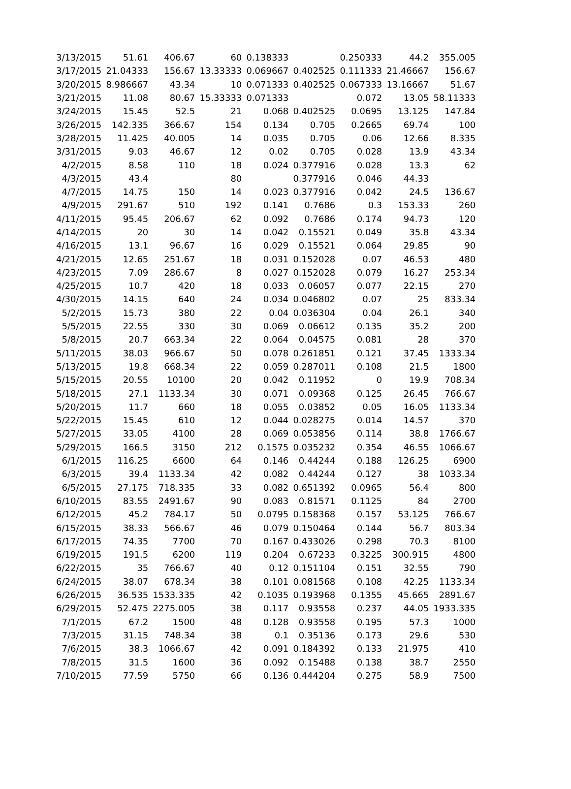| 3/13/2015 | 51.61 | 406.67 | 60 | 0.138333 | | 0.250333 | 44.2 | 355.005 |
| 3/17/2015 | 21.04333 | 156.67 | 13.33333 | 0.069667 | 0.402525 | 0.111333 | 21.46667 | 156.67 |
| 3/20/2015 | 8.986667 | 43.34 | 10 | 0.071333 | 0.402525 | 0.067333 | 13.16667 | 51.67 |
| 3/21/2015 | 11.08 | 80.67 | 15.33333 | 0.071333 | | 0.072 | 13.05 | 58.11333 |
| 3/24/2015 | 15.45 | 52.5 | 21 | 0.068 | 0.402525 | 0.0695 | 13.125 | 147.84 |
| 3/26/2015 | 142.335 | 366.67 | 154 | 0.134 | 0.705 | 0.2665 | 69.74 | 100 |
| 3/28/2015 | 11.425 | 40.005 | 14 | 0.035 | 0.705 | 0.06 | 12.66 | 8.335 |
| 3/31/2015 | 9.03 | 46.67 | 12 | 0.02 | 0.705 | 0.028 | 13.9 | 43.34 |
| 4/2/2015 | 8.58 | 110 | 18 | 0.024 | 0.377916 | 0.028 | 13.3 | 62 |
| 4/3/2015 | 43.4 | | 80 | | 0.377916 | 0.046 | 44.33 | |
| 4/7/2015 | 14.75 | 150 | 14 | 0.023 | 0.377916 | 0.042 | 24.5 | 136.67 |
| 4/9/2015 | 291.67 | 510 | 192 | 0.141 | 0.7686 | 0.3 | 153.33 | 260 |
| 4/11/2015 | 95.45 | 206.67 | 62 | 0.092 | 0.7686 | 0.174 | 94.73 | 120 |
| 4/14/2015 | 20 | 30 | 14 | 0.042 | 0.15521 | 0.049 | 35.8 | 43.34 |
| 4/16/2015 | 13.1 | 96.67 | 16 | 0.029 | 0.15521 | 0.064 | 29.85 | 90 |
| 4/21/2015 | 12.65 | 251.67 | 18 | 0.031 | 0.152028 | 0.07 | 46.53 | 480 |
| 4/23/2015 | 7.09 | 286.67 | 8 | 0.027 | 0.152028 | 0.079 | 16.27 | 253.34 |
| 4/25/2015 | 10.7 | 420 | 18 | 0.033 | 0.06057 | 0.077 | 22.15 | 270 |
| 4/30/2015 | 14.15 | 640 | 24 | 0.034 | 0.046802 | 0.07 | 25 | 833.34 |
| 5/2/2015 | 15.73 | 380 | 22 | 0.04 | 0.036304 | 0.04 | 26.1 | 340 |
| 5/5/2015 | 22.55 | 330 | 30 | 0.069 | 0.06612 | 0.135 | 35.2 | 200 |
| 5/8/2015 | 20.7 | 663.34 | 22 | 0.064 | 0.04575 | 0.081 | 28 | 370 |
| 5/11/2015 | 38.03 | 966.67 | 50 | 0.078 | 0.261851 | 0.121 | 37.45 | 1333.34 |
| 5/13/2015 | 19.8 | 668.34 | 22 | 0.059 | 0.287011 | 0.108 | 21.5 | 1800 |
| 5/15/2015 | 20.55 | 10100 | 20 | 0.042 | 0.11952 | 0 | 19.9 | 708.34 |
| 5/18/2015 | 27.1 | 1133.34 | 30 | 0.071 | 0.09368 | 0.125 | 26.45 | 766.67 |
| 5/20/2015 | 11.7 | 660 | 18 | 0.055 | 0.03852 | 0.05 | 16.05 | 1133.34 |
| 5/22/2015 | 15.45 | 610 | 12 | 0.044 | 0.028275 | 0.014 | 14.57 | 370 |
| 5/27/2015 | 33.05 | 4100 | 28 | 0.069 | 0.053856 | 0.114 | 38.8 | 1766.67 |
| 5/29/2015 | 166.5 | 3150 | 212 | 0.1575 | 0.035232 | 0.354 | 46.55 | 1066.67 |
| 6/1/2015 | 116.25 | 6600 | 64 | 0.146 | 0.44244 | 0.188 | 126.25 | 6900 |
| 6/3/2015 | 39.4 | 1133.34 | 42 | 0.082 | 0.44244 | 0.127 | 38 | 1033.34 |
| 6/5/2015 | 27.175 | 718.335 | 33 | 0.082 | 0.651392 | 0.0965 | 56.4 | 800 |
| 6/10/2015 | 83.55 | 2491.67 | 90 | 0.083 | 0.81571 | 0.1125 | 84 | 2700 |
| 6/12/2015 | 45.2 | 784.17 | 50 | 0.0795 | 0.158368 | 0.157 | 53.125 | 766.67 |
| 6/15/2015 | 38.33 | 566.67 | 46 | 0.079 | 0.150464 | 0.144 | 56.7 | 803.34 |
| 6/17/2015 | 74.35 | 7700 | 70 | 0.167 | 0.433026 | 0.298 | 70.3 | 8100 |
| 6/19/2015 | 191.5 | 6200 | 119 | 0.204 | 0.67233 | 0.3225 | 300.915 | 4800 |
| 6/22/2015 | 35 | 766.67 | 40 | 0.12 | 0.151104 | 0.151 | 32.55 | 790 |
| 6/24/2015 | 38.07 | 678.34 | 38 | 0.101 | 0.081568 | 0.108 | 42.25 | 1133.34 |
| 6/26/2015 | 36.535 | 1533.335 | 42 | 0.1035 | 0.193968 | 0.1355 | 45.665 | 2891.67 |
| 6/29/2015 | 52.475 | 2275.005 | 38 | 0.117 | 0.93558 | 0.237 | 44.05 | 1933.335 |
| 7/1/2015 | 67.2 | 1500 | 48 | 0.128 | 0.93558 | 0.195 | 57.3 | 1000 |
| 7/3/2015 | 31.15 | 748.34 | 38 | 0.1 | 0.35136 | 0.173 | 29.6 | 530 |
| 7/6/2015 | 38.3 | 1066.67 | 42 | 0.091 | 0.184392 | 0.133 | 21.975 | 410 |
| 7/8/2015 | 31.5 | 1600 | 36 | 0.092 | 0.15488 | 0.138 | 38.7 | 2550 |
| 7/10/2015 | 77.59 | 5750 | 66 | 0.136 | 0.444204 | 0.275 | 58.9 | 7500 |